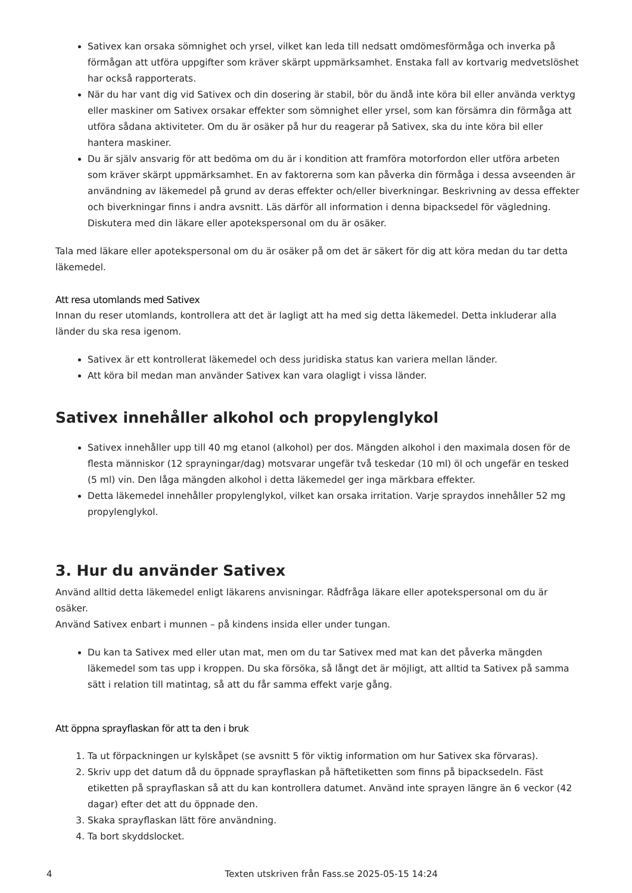Sativex kan orsaka sömnighet och yrsel, vilket kan leda till nedsatt omdömesförmåga och inverka på förmågan att utföra uppgifter som kräver skärpt uppmärksamhet. Enstaka fall av kortvarig medvetslöshet har också rapporterats.
När du har vant dig vid Sativex och din dosering är stabil, bör du ändå inte köra bil eller använda verktyg eller maskiner om Sativex orsakar effekter som sömnighet eller yrsel, som kan försämra din förmåga att utföra sådana aktiviteter. Om du är osäker på hur du reagerar på Sativex, ska du inte köra bil eller hantera maskiner.
Du är själv ansvarig för att bedöma om du är i kondition att framföra motorfordon eller utföra arbeten som kräver skärpt uppmärksamhet. En av faktorerna som kan påverka din förmåga i dessa avseenden är användning av läkemedel på grund av deras effekter och/eller biverkningar. Beskrivning av dessa effekter och biverkningar finns i andra avsnitt. Läs därför all information i denna bipacksedel för vägledning. Diskutera med din läkare eller apotekspersonal om du är osäker.
Tala med läkare eller apotekspersonal om du är osäker på om det är säkert för dig att köra medan du tar detta läkemedel.
Att resa utomlands med Sativex
Innan du reser utomlands, kontrollera att det är lagligt att ha med sig detta läkemedel. Detta inkluderar alla länder du ska resa igenom.
Sativex är ett kontrollerat läkemedel och dess juridiska status kan variera mellan länder.
Att köra bil medan man använder Sativex kan vara olagligt i vissa länder.
Sativex innehåller alkohol och propylenglykol
Sativex innehåller upp till 40 mg etanol (alkohol) per dos. Mängden alkohol i den maximala dosen för de flesta människor (12 sprayningar/dag) motsvarar ungefär två teskedar (10 ml) öl och ungefär en tesked (5 ml) vin. Den låga mängden alkohol i detta läkemedel ger inga märkbara effekter.
Detta läkemedel innehåller propylenglykol, vilket kan orsaka irritation. Varje spraydos innehåller 52 mg propylenglykol.
3. Hur du använder Sativex
Använd alltid detta läkemedel enligt läkarens anvisningar. Rådfråga läkare eller apotekspersonal om du är osäker.
Använd Sativex enbart i munnen – på kindens insida eller under tungan.
Du kan ta Sativex med eller utan mat, men om du tar Sativex med mat kan det påverka mängden läkemedel som tas upp i kroppen. Du ska försöka, så långt det är möjligt, att alltid ta Sativex på samma sätt i relation till matintag, så att du får samma effekt varje gång.
Att öppna sprayflaskan för att ta den i bruk
1. Ta ut förpackningen ur kylskåpet (se avsnitt 5 för viktig information om hur Sativex ska förvaras).
2. Skriv upp det datum då du öppnade sprayflaskan på häftetiketten som finns på bipacksedeln. Fäst etiketten på sprayflaskan så att du kan kontrollera datumet. Använd inte sprayen längre än 6 veckor (42 dagar) efter det att du öppnade den.
3. Skaka sprayflaskan lätt före användning.
4. Ta bort skyddslocket.
4 Texten utskriven från Fass.se 2025-05-15 14:24